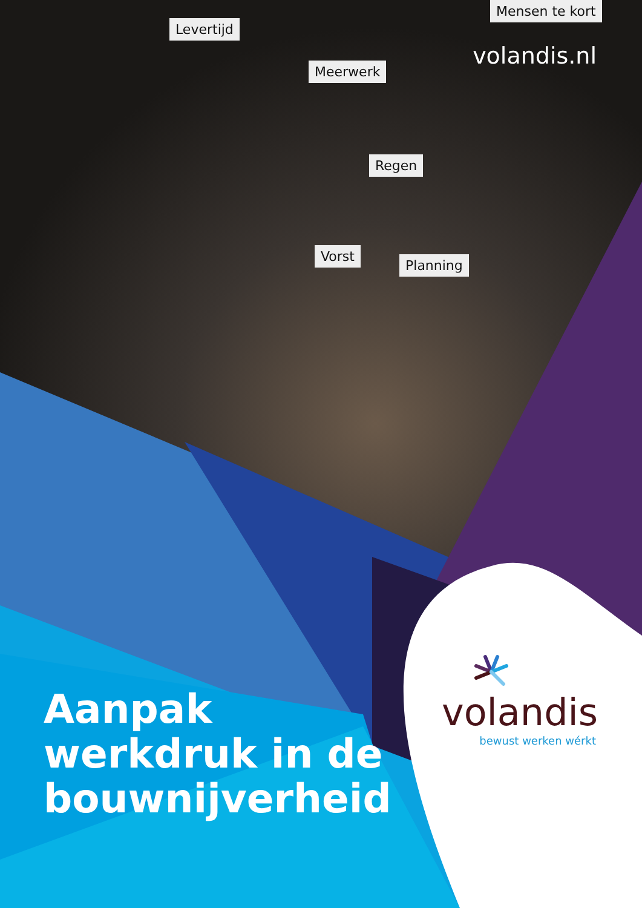Levertijd
Meerwerk
Regen
Vorst
Planning
Mensen te kort
volandis.nl
Aanpak
werkdruk in de
bouwnijverheid
volandis
bewust werken wérkt